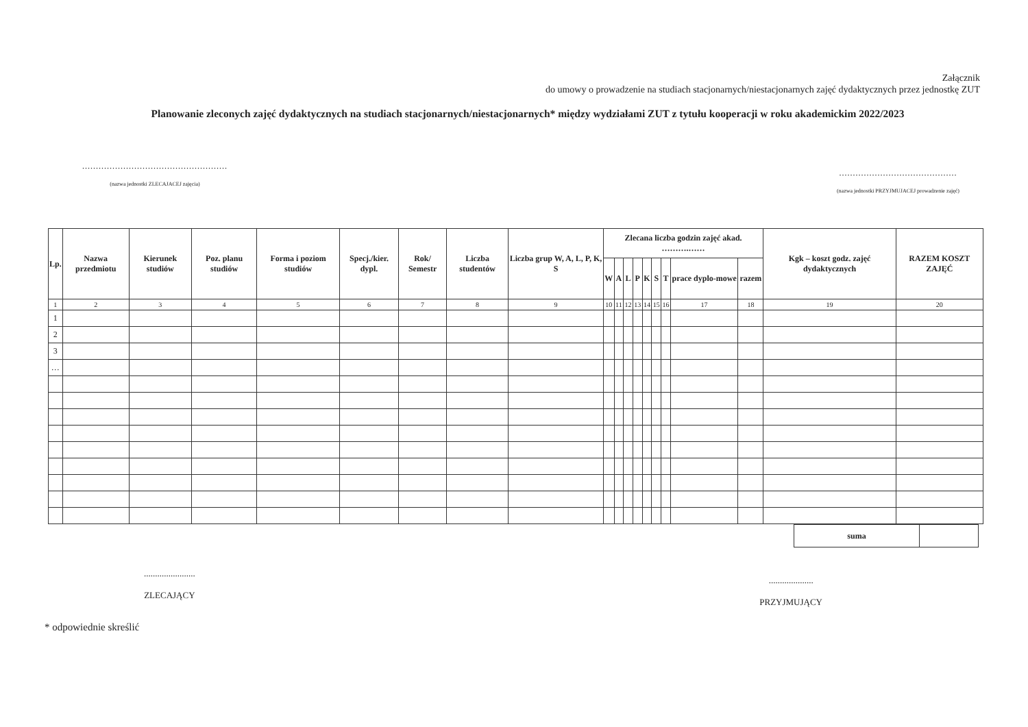Załącznik
do umowy o prowadzenie na studiach stacjonarnych/niestacjonarnych zajęć dydaktycznych przez jednostkę ZUT
Planowanie zleconych zajęć dydaktycznych na studiach stacjonarnych/niestacjonarnych* między wydziałami ZUT z tytułu kooperacji w roku akademickim 2022/2023
.....................................................
(nazwa jednostki ZLECAJACEJ zajęcia)
...........................................
(nazwa jednostki PRZYJMUJACEJ prowadzenie zajęć)
| Lp. | Nazwa przedmiotu | Kierunek studiów | Poz. planu studiów | Forma i poziom studiów | Specj./kier. dypl. | Rok/ Semestr | Liczba studentów | Liczba grup W, A, L, P, K, S | Zlecana liczba godzin zajęć akad. ……….…… | | | | | | | | | Kgk – koszt godz. zajęć dydaktycznych | RAZEM KOSZT ZAJĘĆ |
| --- | --- | --- | --- | --- | --- | --- | --- | --- | --- | --- | --- | --- | --- | --- | --- | --- | --- | --- | --- |
| | | | | | | | | | W | A | L | P | K | S | T | prace dyplo-mowe | razem | | |
| 1 | 2 | 3 | 4 | 5 | 6 | 7 | 8 | 9 | 10 | 11 | 12 | 13 | 14 | 15 | 16 | 17 | 18 | 19 | 20 |
| 1 | | | | | | | | | | | | | | | | | | | |
| 2 | | | | | | | | | | | | | | | | | | | |
| 3 | | | | | | | | | | | | | | | | | | | |
| … | | | | | | | | | | | | | | | | | | | |
| suma | |
.......................
ZLECAJĄCY
....................
PRZYJMUJĄCY
* odpowiednie skreślić